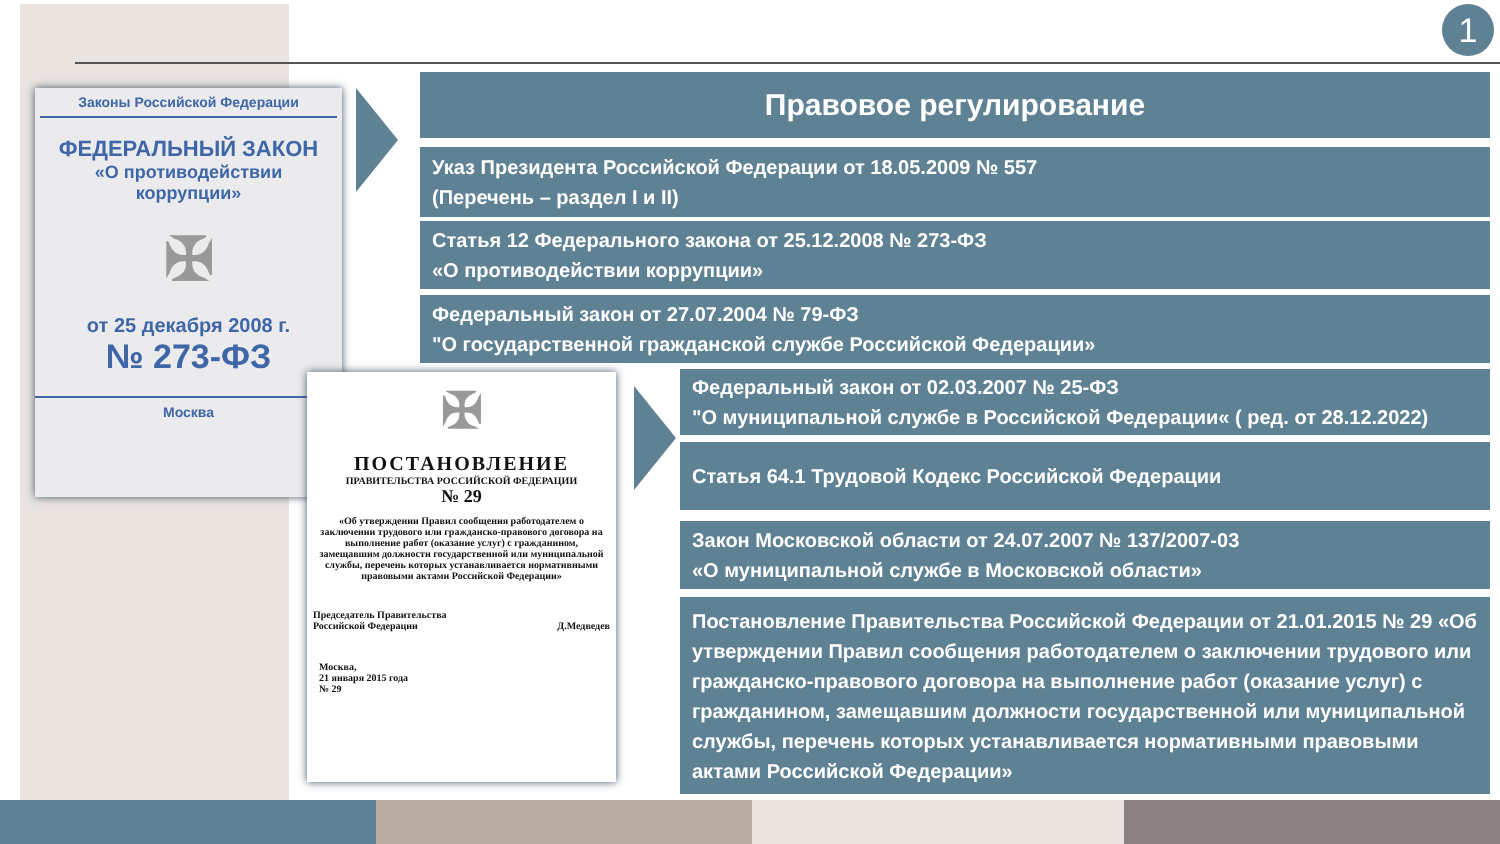1
Законы Российской Федерации
ФЕДЕРАЛЬНЫЙ ЗАКОН
«О противодействии
коррупции»
✠
от 25 декабря 2008 г.
№ 273-ФЗ
Москва
✠
ПОСТАНОВЛЕНИЕ
ПРАВИТЕЛЬСТВА РОССИЙСКОЙ ФЕДЕРАЦИИ
№ 29
«Об утверждении Правил сообщения работодателем о заключении трудового или гражданско-правового договора на выполнение работ (оказание услуг) с гражданином, замещавшим должности государственной или муниципальной службы, перечень которых устанавливается нормативными правовыми актами Российской Федерации»
Председатель Правительства
Российской Федерации Д.Медведев
Москва,
21 января 2015 года
№ 29
Правовое регулирование
Указ Президента Российской Федерации от 18.05.2009 № 557
(Перечень – раздел I и II)
Статья 12 Федерального закона от 25.12.2008 № 273-ФЗ
«О противодействии коррупции»
Федеральный закон от 27.07.2004 № 79-ФЗ
"О государственной гражданской службе Российской Федерации»
Федеральный закон от 02.03.2007 № 25-ФЗ
"О муниципальной службе в Российской Федерации« ( ред. от 28.12.2022)
Статья 64.1 Трудовой Кодекс Российской Федерации
Закон Московской области от 24.07.2007 № 137/2007-03
«О муниципальной службе в Московской области»
Постановление Правительства Российской Федерации от 21.01.2015 № 29 «Об утверждении Правил сообщения работодателем о заключении трудового или гражданско-правового договора на выполнение работ (оказание услуг) с гражданином, замещавшим должности государственной или муниципальной службы, перечень которых устанавливается нормативными правовыми актами Российской Федерации»